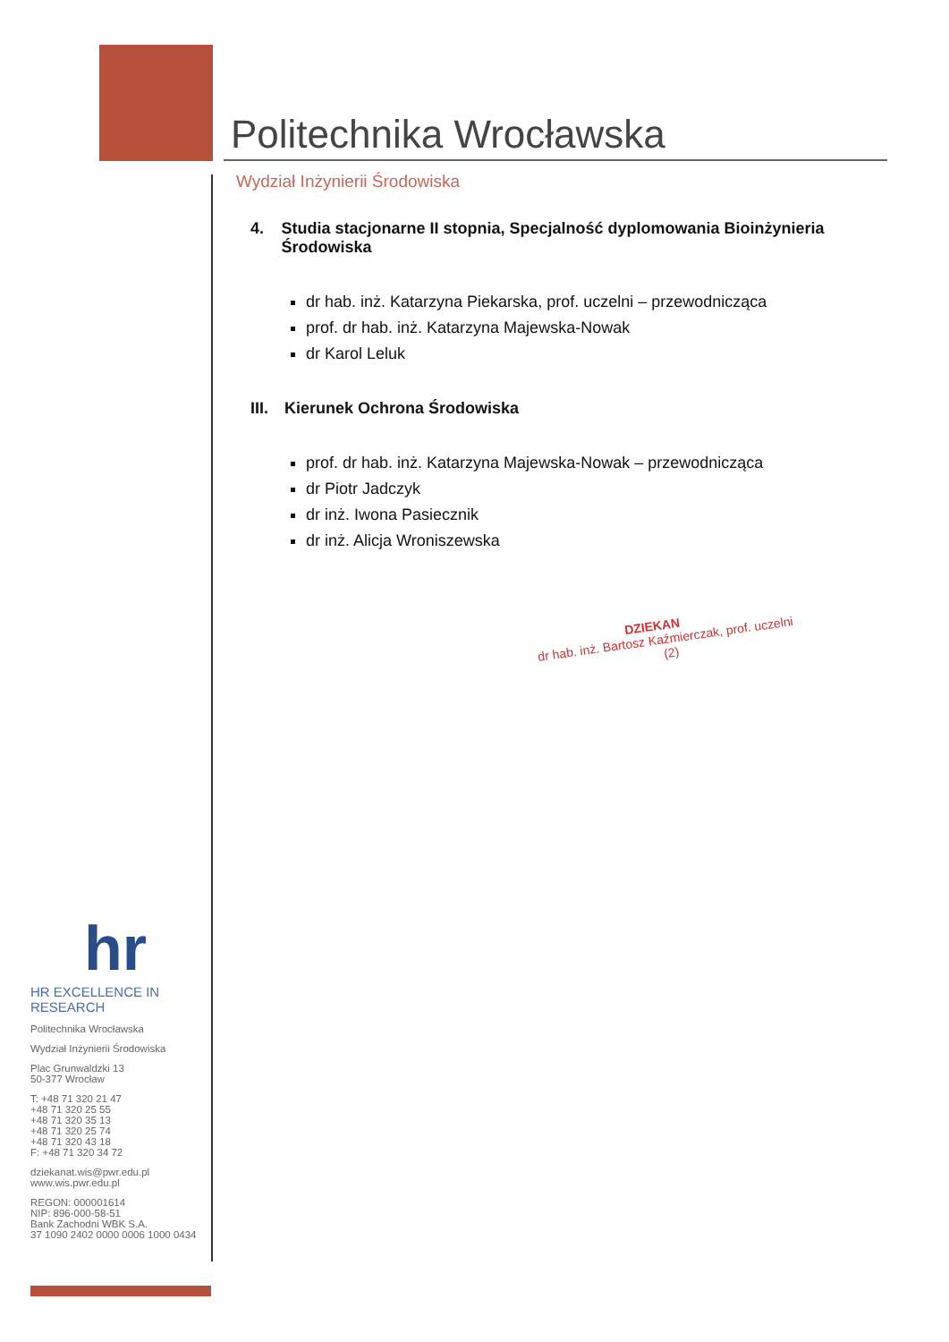Politechnika Wrocławska
Wydział Inżynierii Środowiska
4. Studia stacjonarne II stopnia, Specjalność dyplomowania Bioinżynieria Środowiska
dr hab. inż. Katarzyna Piekarska, prof. uczelni – przewodnicząca
prof. dr hab. inż. Katarzyna Majewska-Nowak
dr Karol Leluk
III. Kierunek Ochrona Środowiska
prof. dr hab. inż. Katarzyna Majewska-Nowak – przewodnicząca
dr Piotr Jadczyk
dr inż. Iwona Pasiecznik
dr inż. Alicja Wroniszewska
DZIEKAN
dr hab. inż. Bartosz Kaźmierczak, prof. uczelni
(2)
hr
HR EXCELLENCE IN RESEARCH
Politechnika Wrocławska
Wydział Inżynierii Środowiska
Plac Grunwaldzki 13
50-377 Wrocław
T: +48 71 320 21 47
+48 71 320 25 55
+48 71 320 35 13
+48 71 320 25 74
+48 71 320 43 18
F: +48 71 320 34 72
dziekanat.wis@pwr.edu.pl
www.wis.pwr.edu.pl
REGON: 000001614
NIP: 896-000-58-51
Bank Zachodni WBK S.A.
37 1090 2402 0000 0006 1000 0434